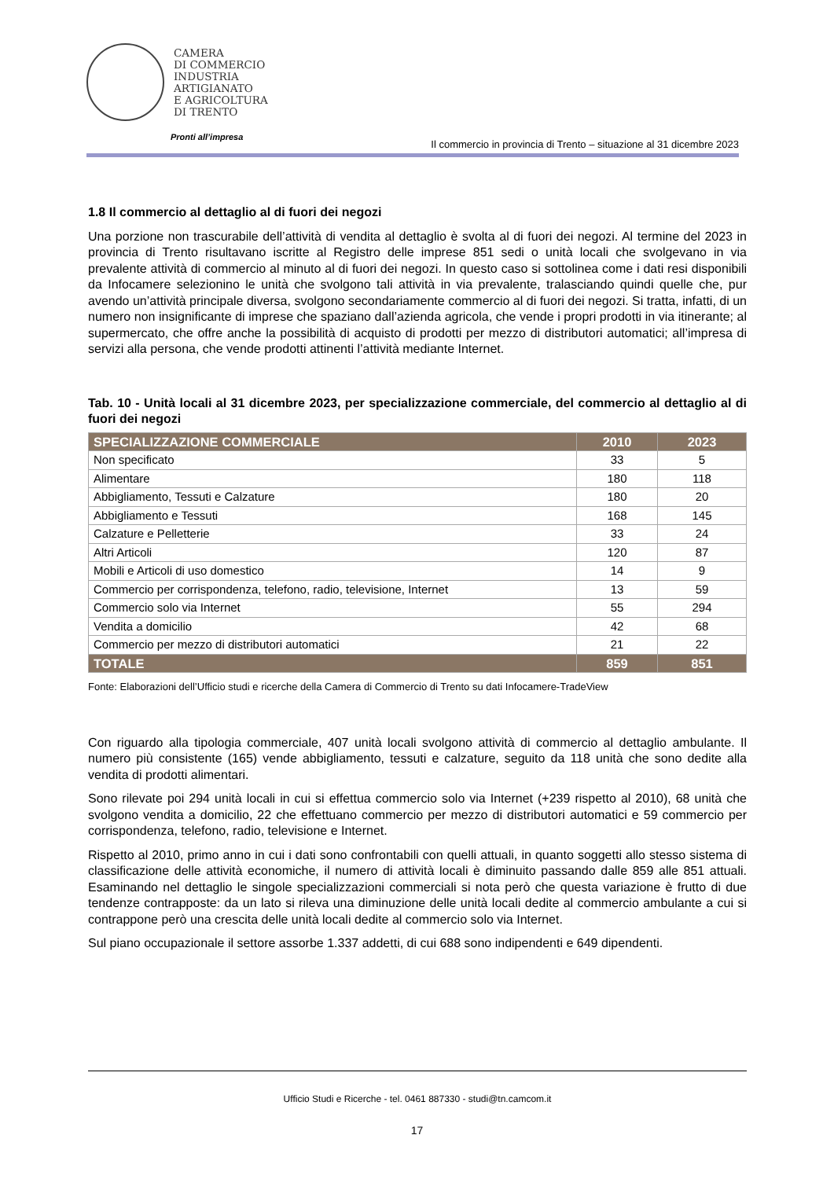CAMERA
DI COMMERCIO
INDUSTRIA
ARTIGIANATO
E AGRICOLTURA
DI TRENTO
Pronti all’impresa
Il commercio in provincia di Trento – situazione al 31 dicembre 2023
1.8 Il commercio al dettaglio al di fuori dei negozi
Una porzione non trascurabile dell’attività di vendita al dettaglio è svolta al di fuori dei negozi. Al termine del 2023 in provincia di Trento risultavano iscritte al Registro delle imprese 851 sedi o unità locali che svolgevano in via prevalente attività di commercio al minuto al di fuori dei negozi. In questo caso si sottolinea come i dati resi disponibili da Infocamere selezionino le unità che svolgono tali attività in via prevalente, tralasciando quindi quelle che, pur avendo un’attività principale diversa, svolgono secondariamente commercio al di fuori dei negozi. Si tratta, infatti, di un numero non insignificante di imprese che spaziano dall’azienda agricola, che vende i propri prodotti in via itinerante; al supermercato, che offre anche la possibilità di acquisto di prodotti per mezzo di distributori automatici; all’impresa di servizi alla persona, che vende prodotti attinenti l’attività mediante Internet.
Tab. 10 - Unità locali al 31 dicembre 2023, per specializzazione commerciale, del commercio al dettaglio al di fuori dei negozi
| SPECIALIZZAZIONE COMMERCIALE | 2010 | 2023 |
| --- | --- | --- |
| Non specificato | 33 | 5 |
| Alimentare | 180 | 118 |
| Abbigliamento, Tessuti e Calzature | 180 | 20 |
| Abbigliamento e Tessuti | 168 | 145 |
| Calzature e Pelletterie | 33 | 24 |
| Altri Articoli | 120 | 87 |
| Mobili e Articoli di uso domestico | 14 | 9 |
| Commercio per corrispondenza, telefono, radio, televisione, Internet | 13 | 59 |
| Commercio solo via Internet | 55 | 294 |
| Vendita a domicilio | 42 | 68 |
| Commercio per mezzo di distributori automatici | 21 | 22 |
| TOTALE | 859 | 851 |
Fonte: Elaborazioni dell’Ufficio studi e ricerche della Camera di Commercio di Trento su dati Infocamere-TradeView
Con riguardo alla tipologia commerciale, 407 unità locali svolgono attività di commercio al dettaglio ambulante. Il numero più consistente (165) vende abbigliamento, tessuti e calzature, seguito da 118 unità che sono dedite alla vendita di prodotti alimentari.
Sono rilevate poi 294 unità locali in cui si effettua commercio solo via Internet (+239 rispetto al 2010), 68 unità che svolgono vendita a domicilio, 22 che effettuano commercio per mezzo di distributori automatici e 59 commercio per corrispondenza, telefono, radio, televisione e Internet.
Rispetto al 2010, primo anno in cui i dati sono confrontabili con quelli attuali, in quanto soggetti allo stesso sistema di classificazione delle attività economiche, il numero di attività locali è diminuito passando dalle 859 alle 851 attuali. Esaminando nel dettaglio le singole specializzazioni commerciali si nota però che questa variazione è frutto di due tendenze contrapposte: da un lato si rileva una diminuzione delle unità locali dedite al commercio ambulante a cui si contrappone però una crescita delle unità locali dedite al commercio solo via Internet.
Sul piano occupazionale il settore assorbe 1.337 addetti, di cui 688 sono indipendenti e 649 dipendenti.
Ufficio Studi e Ricerche - tel. 0461 887330 - studi@tn.camcom.it
17